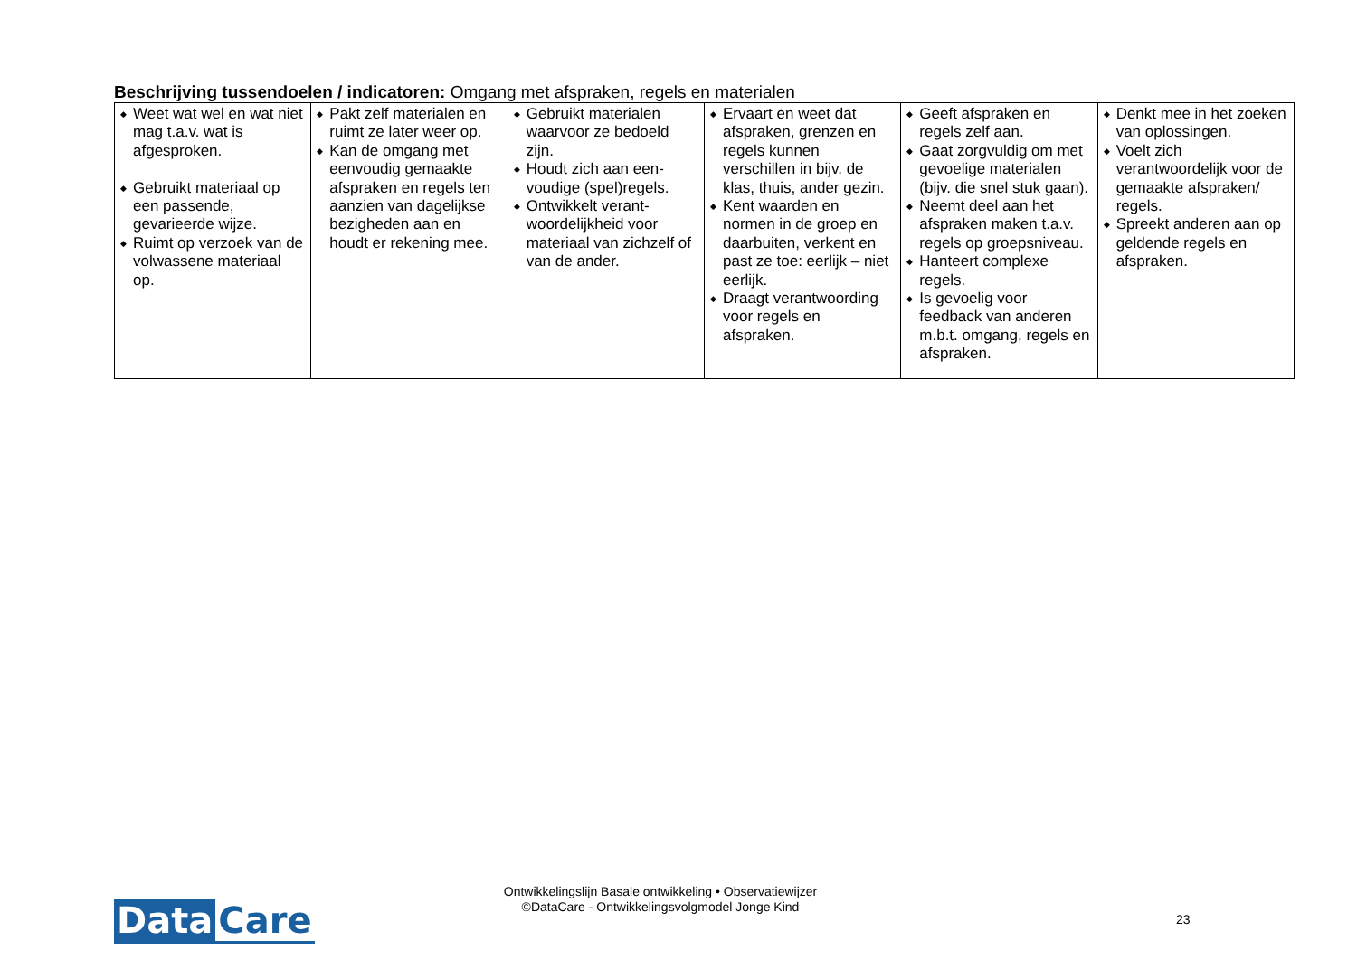Beschrijving tussendoelen / indicatoren: Omgang met afspraken, regels en materialen
| ◆ Weet wat wel en wat niet mag t.a.v. wat is afgesproken. ◆ Gebruikt materiaal op een passende, gevarieerde wijze. ◆ Ruimt op verzoek van de volwassene materiaal op. | ◆ Pakt zelf materialen en ruimt ze later weer op. ◆ Kan de omgang met eenvoudig gemaakte afspraken en regels ten aanzien van dagelijkse bezigheden aan en houdt er rekening mee. | ◆ Gebruikt materialen waarvoor ze bedoeld zijn. ◆ Houdt zich aan een-voudige (spel)regels. ◆ Ontwikkelt verant-woordelijkheid voor materiaal van zichzelf of van de ander. | ◆ Ervaart en weet dat afspraken, grenzen en regels kunnen verschillen in bijv. de klas, thuis, ander gezin. ◆ Kent waarden en normen in de groep en daarbuiten, verkent en past ze toe: eerlijk – niet eerlijk. ◆ Draagt verantwoording voor regels en afspraken. | ◆ Geeft afspraken en regels zelf aan. ◆ Gaat zorgvuldig om met gevoelige materialen (bijv. die snel stuk gaan). ◆ Neemt deel aan het afspraken maken t.a.v. regels op groepsniveau. ◆ Hanteert complexe regels. ◆ Is gevoelig voor feedback van anderen m.b.t. omgang, regels en afspraken. | ◆ Denkt mee in het zoeken van oplossingen. ◆ Voelt zich verantwoordelijk voor de gemaakte afspraken/ regels. ◆ Spreekt anderen aan op geldende regels en afspraken. |
Ontwikkelingslijn Basale ontwikkeling • Observatiewijzer
©DataCare - Ontwikkelingsvolgmodel Jonge Kind
Data Care 23